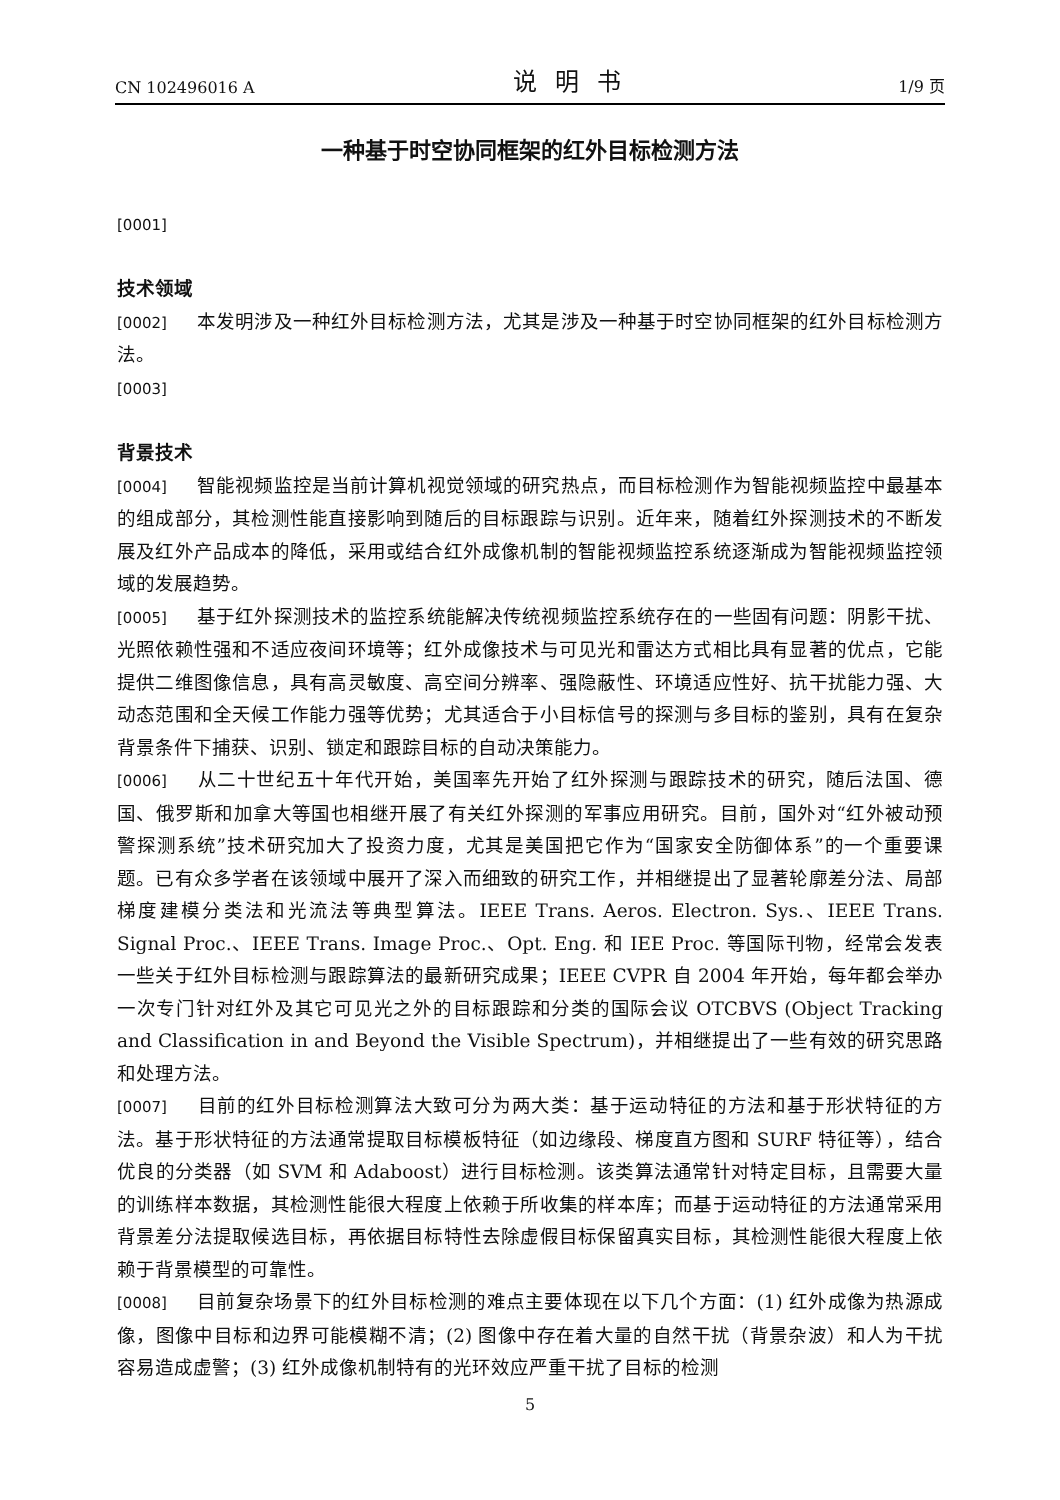CN 102496016 A 说明书 1/9 页
一种基于时空协同框架的红外目标检测方法
[0001]
技术领域
[0002] 本发明涉及一种红外目标检测方法，尤其是涉及一种基于时空协同框架的红外目标检测方法。
[0003]
背景技术
[0004] 智能视频监控是当前计算机视觉领域的研究热点，而目标检测作为智能视频监控中最基本的组成部分，其检测性能直接影响到随后的目标跟踪与识别。近年来，随着红外探测技术的不断发展及红外产品成本的降低，采用或结合红外成像机制的智能视频监控系统逐渐成为智能视频监控领域的发展趋势。
[0005] 基于红外探测技术的监控系统能解决传统视频监控系统存在的一些固有问题：阴影干扰、光照依赖性强和不适应夜间环境等；红外成像技术与可见光和雷达方式相比具有显著的优点，它能提供二维图像信息，具有高灵敏度、高空间分辨率、强隐蔽性、环境适应性好、抗干扰能力强、大动态范围和全天候工作能力强等优势；尤其适合于小目标信号的探测与多目标的鉴别，具有在复杂背景条件下捕获、识别、锁定和跟踪目标的自动决策能力。
[0006] 从二十世纪五十年代开始，美国率先开始了红外探测与跟踪技术的研究，随后法国、德国、俄罗斯和加拿大等国也相继开展了有关红外探测的军事应用研究。目前，国外对“红外被动预警探测系统”技术研究加大了投资力度，尤其是美国把它作为“国家安全防御体系”的一个重要课题。已有众多学者在该领域中展开了深入而细致的研究工作，并相继提出了显著轮廓差分法、局部梯度建模分类法和光流法等典型算法。IEEE Trans. Aeros. Electron. Sys.、IEEE Trans. Signal Proc.、IEEE Trans. Image Proc.、Opt. Eng. 和 IEE Proc. 等国际刊物，经常会发表一些关于红外目标检测与跟踪算法的最新研究成果；IEEE CVPR 自 2004 年开始，每年都会举办一次专门针对红外及其它可见光之外的目标跟踪和分类的国际会议 OTCBVS (Object Tracking and Classification in and Beyond the Visible Spectrum)，并相继提出了一些有效的研究思路和处理方法。
[0007] 目前的红外目标检测算法大致可分为两大类：基于运动特征的方法和基于形状特征的方法。基于形状特征的方法通常提取目标模板特征（如边缘段、梯度直方图和 SURF 特征等），结合优良的分类器（如 SVM 和 Adaboost）进行目标检测。该类算法通常针对特定目标，且需要大量的训练样本数据，其检测性能很大程度上依赖于所收集的样本库；而基于运动特征的方法通常采用背景差分法提取候选目标，再依据目标特性去除虚假目标保留真实目标，其检测性能很大程度上依赖于背景模型的可靠性。
[0008] 目前复杂场景下的红外目标检测的难点主要体现在以下几个方面：(1) 红外成像为热源成像，图像中目标和边界可能模糊不清；(2) 图像中存在着大量的自然干扰（背景杂波）和人为干扰容易造成虚警；(3) 红外成像机制特有的光环效应严重干扰了目标的检测
5